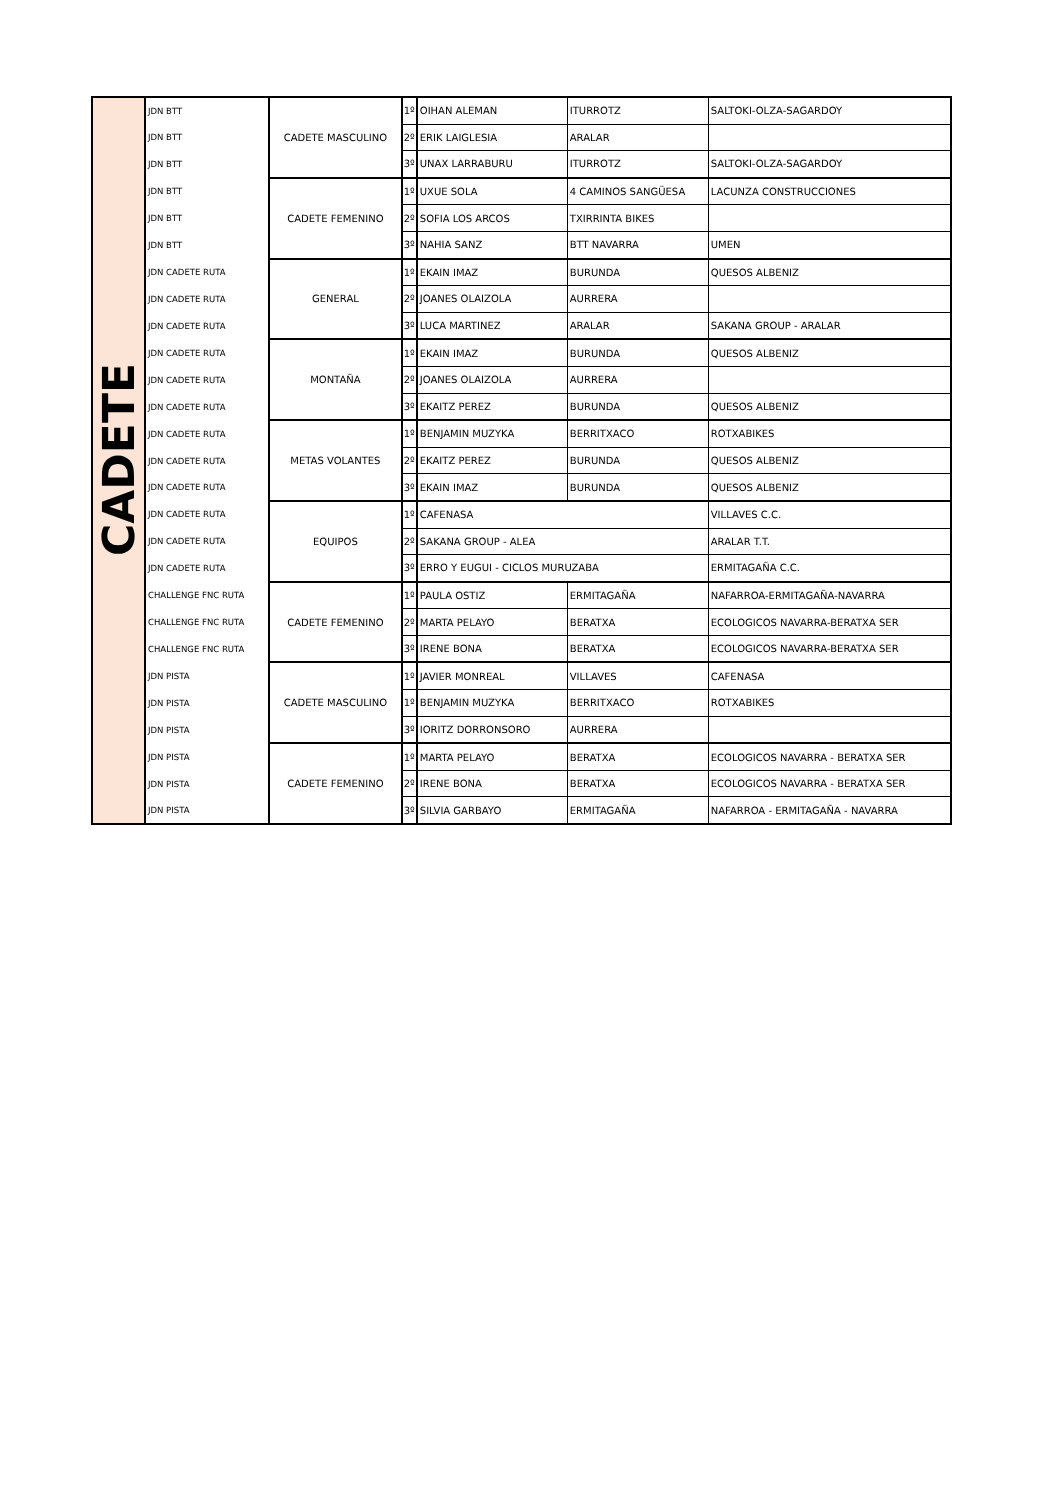| CADETE | JDN BTT | CADETE MASCULINO | 1º | OIHAN ALEMAN | ITURROTZ | SALTOKI-OLZA-SAGARDOY |
| | JDN BTT | | 2º | ERIK LAIGLESIA | ARALAR | |
| | JDN BTT | | 3º | UNAX LARRABURU | ITURROTZ | SALTOKI-OLZA-SAGARDOY |
| | JDN BTT | CADETE FEMENINO | 1º | UXUE SOLA | 4 CAMINOS SANGÜESA | LACUNZA CONSTRUCCIONES |
| | JDN BTT | | 2º | SOFIA LOS ARCOS | TXIRRINTA BIKES | |
| | JDN BTT | | 3º | NAHIA SANZ | BTT NAVARRA | UMEN |
| | JDN CADETE RUTA | GENERAL | 1º | EKAIN IMAZ | BURUNDA | QUESOS ALBENIZ |
| | JDN CADETE RUTA | | 2º | JOANES OLAIZOLA | AURRERA | |
| | JDN CADETE RUTA | | 3º | LUCA MARTINEZ | ARALAR | SAKANA GROUP - ARALAR |
| | JDN CADETE RUTA | MONTAÑA | 1º | EKAIN IMAZ | BURUNDA | QUESOS ALBENIZ |
| | JDN CADETE RUTA | | 2º | JOANES OLAIZOLA | AURRERA | |
| | JDN CADETE RUTA | | 3º | EKAITZ PEREZ | BURUNDA | QUESOS ALBENIZ |
| | JDN CADETE RUTA | METAS VOLANTES | 1º | BENJAMIN MUZYKA | BERRITXACO | ROTXABIKES |
| | JDN CADETE RUTA | | 2º | EKAITZ PEREZ | BURUNDA | QUESOS ALBENIZ |
| | JDN CADETE RUTA | | 3º | EKAIN IMAZ | BURUNDA | QUESOS ALBENIZ |
| | JDN CADETE RUTA | EQUIPOS | 1º | CAFENASA | | VILLAVES C.C. |
| | JDN CADETE RUTA | | 2º | SAKANA GROUP - ALEA | | ARALAR T.T. |
| | JDN CADETE RUTA | | 3º | ERRO Y EUGUI - CICLOS MURUZABA | | ERMITAGAÑA C.C. |
| | CHALLENGE FNC RUTA | CADETE FEMENINO | 1º | PAULA OSTIZ | ERMITAGAÑA | NAFARROA-ERMITAGAÑA-NAVARRA |
| | CHALLENGE FNC RUTA | | 2º | MARTA PELAYO | BERATXA | ECOLOGICOS NAVARRA-BERATXA SER |
| | CHALLENGE FNC RUTA | | 3º | IRENE BONA | BERATXA | ECOLOGICOS NAVARRA-BERATXA SER |
| | JDN PISTA | CADETE MASCULINO | 1º | JAVIER MONREAL | VILLAVES | CAFENASA |
| | JDN PISTA | | 1º | BENJAMIN MUZYKA | BERRITXACO | ROTXABIKES |
| | JDN PISTA | | 3º | IORITZ DORRONSORO | AURRERA | |
| | JDN PISTA | CADETE FEMENINO | 1º | MARTA PELAYO | BERATXA | ECOLOGICOS NAVARRA - BERATXA SER |
| | JDN PISTA | | 2º | IRENE BONA | BERATXA | ECOLOGICOS NAVARRA - BERATXA SER |
| | JDN PISTA | | 3º | SILVIA GARBAYO | ERMITAGAÑA | NAFARROA - ERMITAGAÑA - NAVARRA |